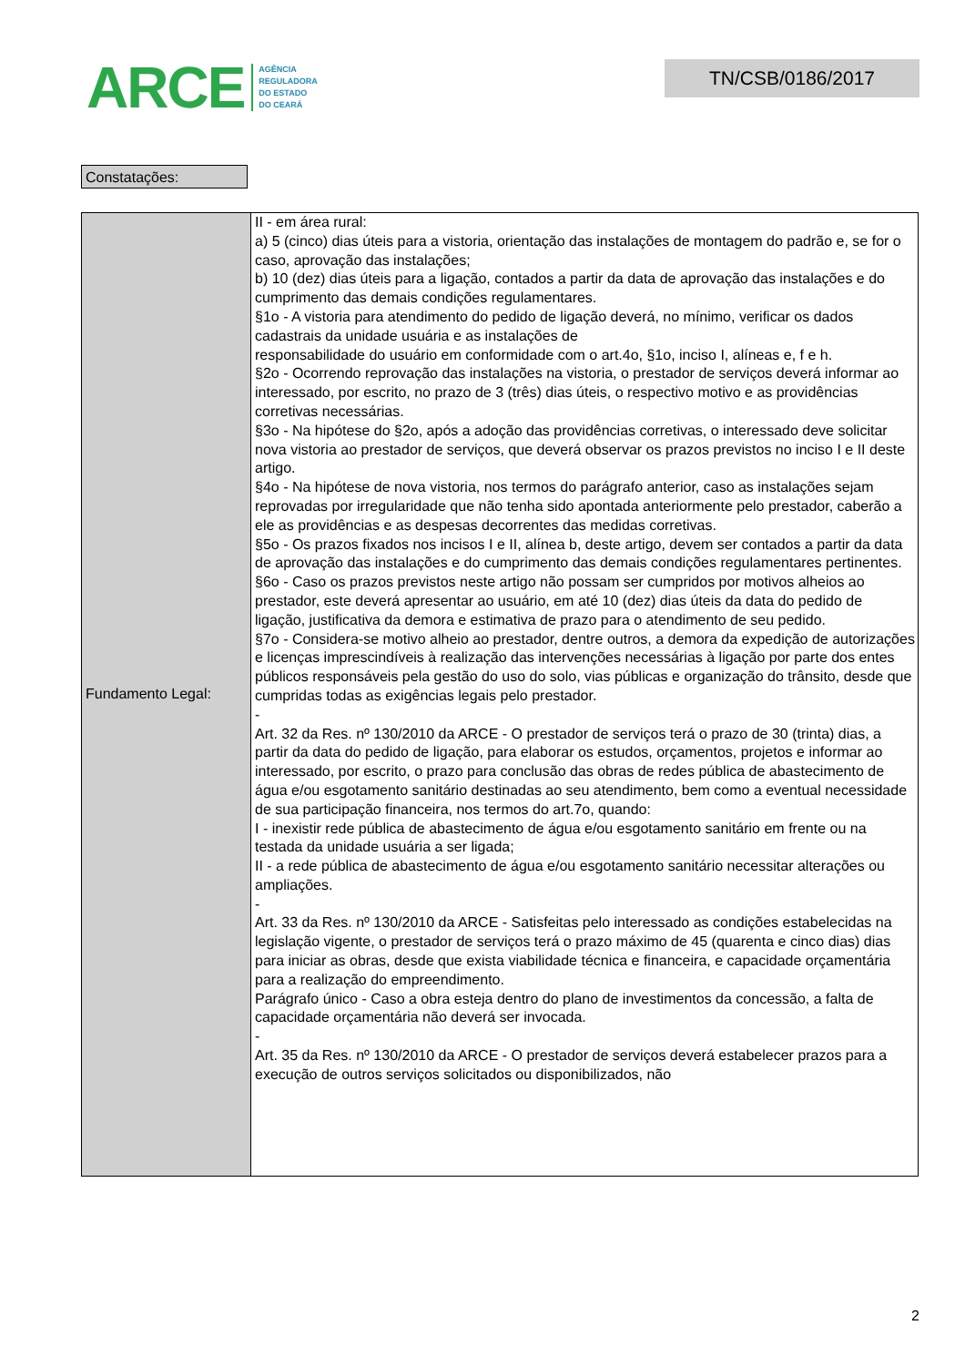ARCE AGÊNCIA
REGULADORA
DO ESTADO
DO CEARÁ
TN/CSB/0186/2017
Constatações:
| Fundamento Legal: | II - em área rural: a) 5 (cinco) dias úteis para a vistoria, orientação das instalações de montagem do padrão e, se for o caso, aprovação das instalações; b) 10 (dez) dias úteis para a ligação, contados a partir da data de aprovação das instalações e do cumprimento das demais condições regulamentares. §1o - A vistoria para atendimento do pedido de ligação deverá, no mínimo, verificar os dados cadastrais da unidade usuária e as instalações de responsabilidade do usuário em conformidade com o art.4o, §1o, inciso I, alíneas e, f e h. §2o - Ocorrendo reprovação das instalações na vistoria, o prestador de serviços deverá informar ao interessado, por escrito, no prazo de 3 (três) dias úteis, o respectivo motivo e as providências corretivas necessárias. §3o - Na hipótese do §2o, após a adoção das providências corretivas, o interessado deve solicitar nova vistoria ao prestador de serviços, que deverá observar os prazos previstos no inciso I e II deste artigo. §4o - Na hipótese de nova vistoria, nos termos do parágrafo anterior, caso as instalações sejam reprovadas por irregularidade que não tenha sido apontada anteriormente pelo prestador, caberão a ele as providências e as despesas decorrentes das medidas corretivas. §5o - Os prazos fixados nos incisos I e II, alínea b, deste artigo, devem ser contados a partir da data de aprovação das instalações e do cumprimento das demais condições regulamentares pertinentes. §6o - Caso os prazos previstos neste artigo não possam ser cumpridos por motivos alheios ao prestador, este deverá apresentar ao usuário, em até 10 (dez) dias úteis da data do pedido de ligação, justificativa da demora e estimativa de prazo para o atendimento de seu pedido. §7o - Considera-se motivo alheio ao prestador, dentre outros, a demora da expedição de autorizações e licenças imprescindíveis à realização das intervenções necessárias à ligação por parte dos entes públicos responsáveis pela gestão do uso do solo, vias públicas e organização do trânsito, desde que cumpridas todas as exigências legais pelo prestador. - Art. 32 da Res. nº 130/2010 da ARCE - O prestador de serviços terá o prazo de 30 (trinta) dias, a partir da data do pedido de ligação, para elaborar os estudos, orçamentos, projetos e informar ao interessado, por escrito, o prazo para conclusão das obras de redes pública de abastecimento de água e/ou esgotamento sanitário destinadas ao seu atendimento, bem como a eventual necessidade de sua participação financeira, nos termos do art.7o, quando: I - inexistir rede pública de abastecimento de água e/ou esgotamento sanitário em frente ou na testada da unidade usuária a ser ligada; II - a rede pública de abastecimento de água e/ou esgotamento sanitário necessitar alterações ou ampliações. - Art. 33 da Res. nº 130/2010 da ARCE - Satisfeitas pelo interessado as condições estabelecidas na legislação vigente, o prestador de serviços terá o prazo máximo de 45 (quarenta e cinco dias) dias para iniciar as obras, desde que exista viabilidade técnica e financeira, e capacidade orçamentária para a realização do empreendimento. Parágrafo único - Caso a obra esteja dentro do plano de investimentos da concessão, a falta de capacidade orçamentária não deverá ser invocada. - Art. 35 da Res. nº 130/2010 da ARCE - O prestador de serviços deverá estabelecer prazos para a execução de outros serviços solicitados ou disponibilizados, não |
2